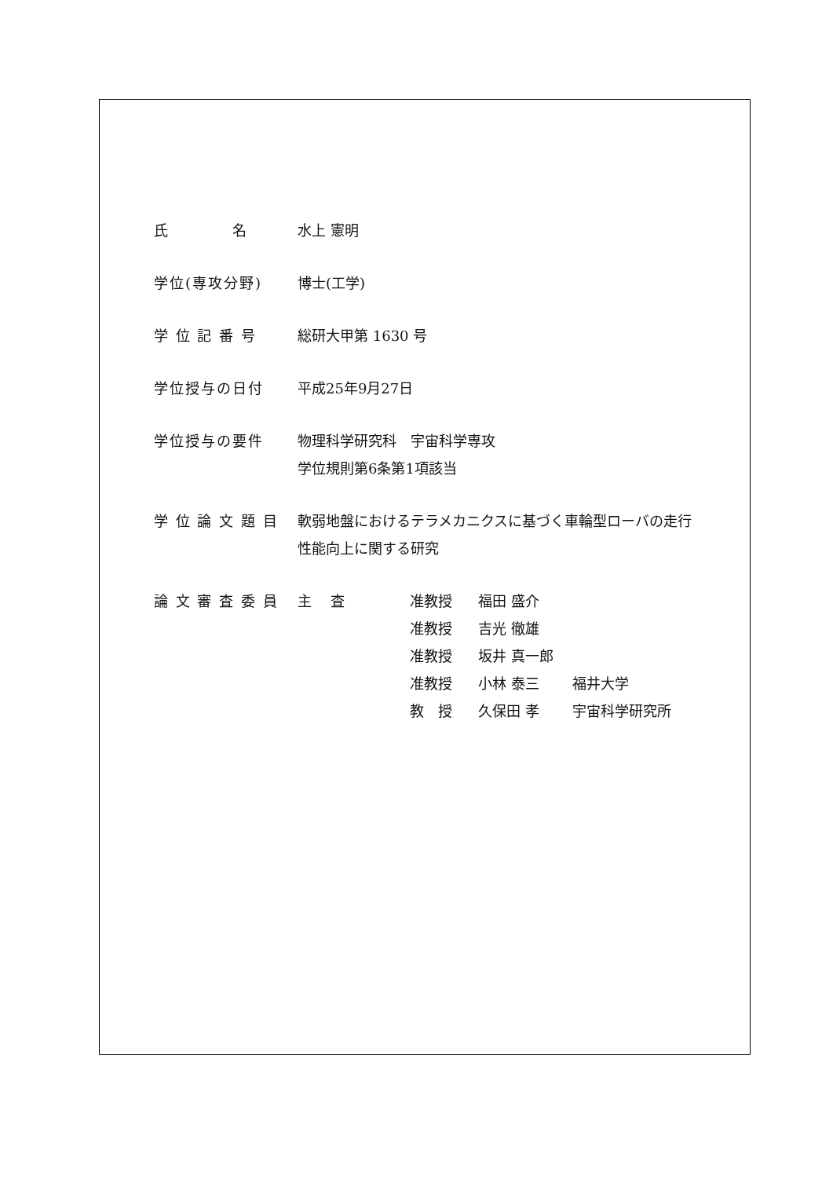氏　　　　名 水上 憲明
学位(専攻分野) 博士(工学)
学 位 記 番 号 総研大甲第 1630 号
学位授与の日付 平成25年9月27日
学位授与の要件 物理科学研究科　宇宙科学専攻
学位規則第6条第1項該当
学 位 論 文 題 目
軟弱地盤におけるテラメカニクスに基づく車輪型ローバの走行
性能向上に関する研究
論 文 審 査 委 員
| 主 査 | 准教授 | 福田 盛介 | |
| | 准教授 | 吉光 徹雄 | |
| | 准教授 | 坂井 真一郎 | |
| | 准教授 | 小林 泰三 | 福井大学 |
| | 教 授 | 久保田 孝 | 宇宙科学研究所 |